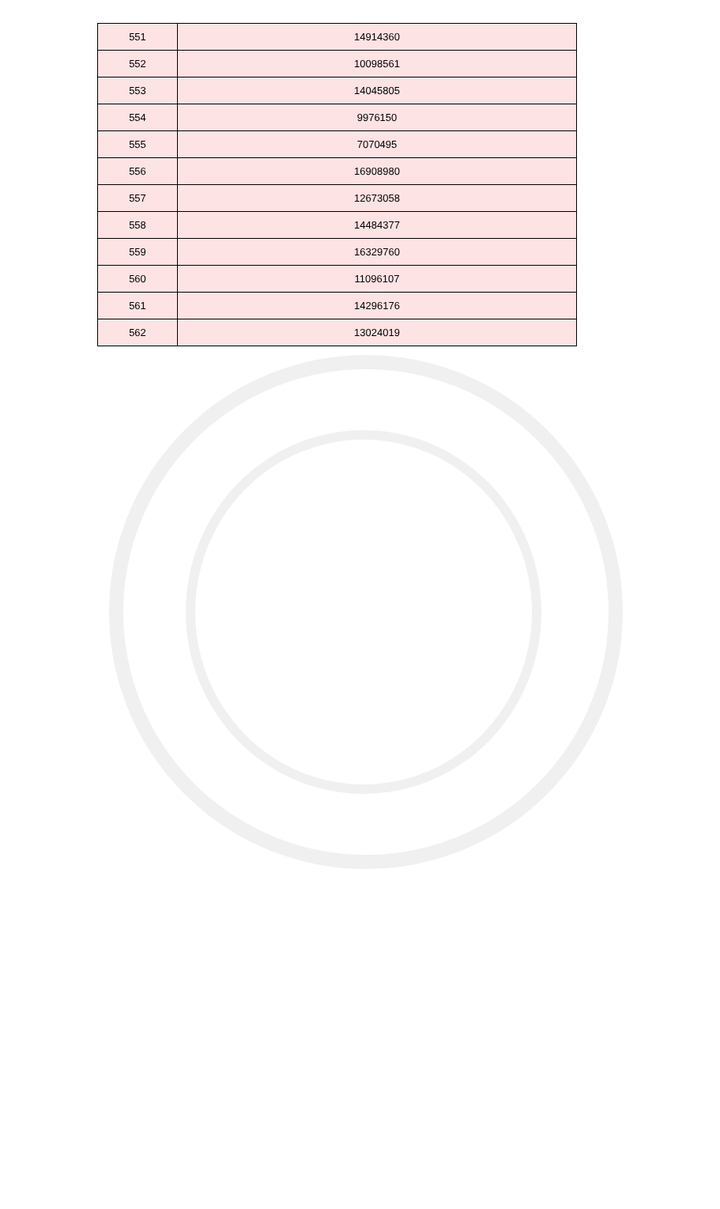| 551 | 14914360 |
| 552 | 10098561 |
| 553 | 14045805 |
| 554 | 9976150 |
| 555 | 7070495 |
| 556 | 16908980 |
| 557 | 12673058 |
| 558 | 14484377 |
| 559 | 16329760 |
| 560 | 11096107 |
| 561 | 14296176 |
| 562 | 13024019 |